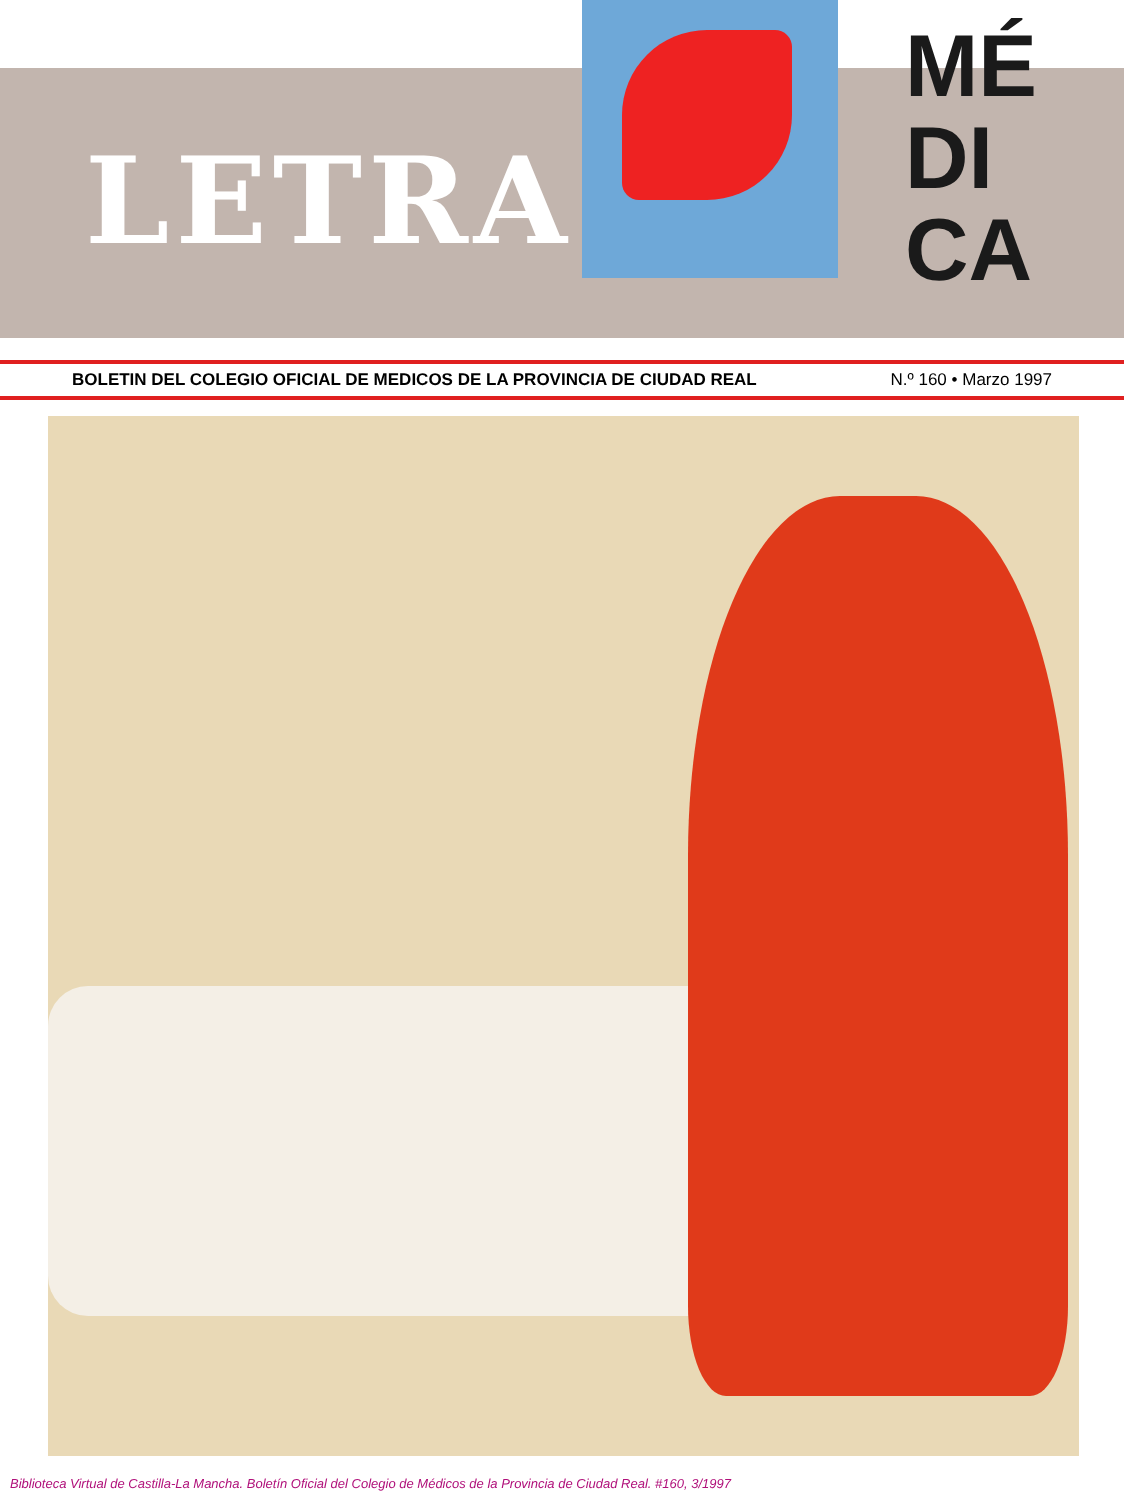LETRA
MÉ
DI
CA
BOLETIN DEL COLEGIO OFICIAL DE MEDICOS DE LA PROVINCIA DE CIUDAD REAL N.º 160 • Marzo 1997
Biblioteca Virtual de Castilla-La Mancha. Boletín Oficial del Colegio de Médicos de la Provincia de Ciudad Real. #160, 3/1997